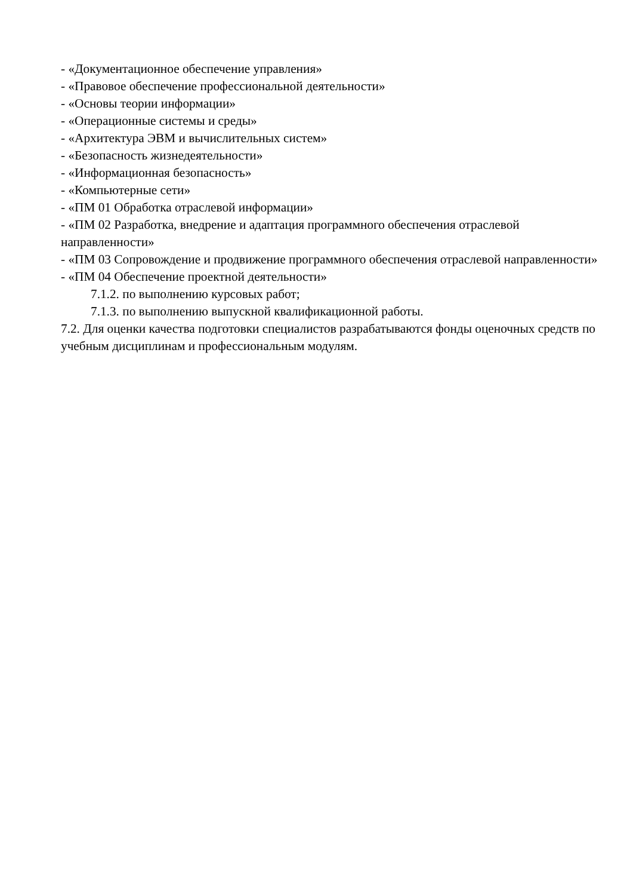- «Документационное обеспечение управления»
- «Правовое обеспечение профессиональной деятельности»
- «Основы теории информации»
- «Операционные системы и среды»
- «Архитектура ЭВМ и вычислительных систем»
- «Безопасность жизнедеятельности»
- «Информационная безопасность»
- «Компьютерные сети»
- «ПМ 01 Обработка отраслевой информации»
- «ПМ 02 Разработка, внедрение и адаптация программного обеспечения отраслевой направленности»
- «ПМ 03 Сопровождение и продвижение программного обеспечения отраслевой направленности»
- «ПМ 04 Обеспечение проектной деятельности»
7.1.2. по выполнению курсовых работ;
7.1.3. по выполнению выпускной квалификационной работы.
7.2. Для оценки качества подготовки специалистов разрабатываются фонды оценочных средств по учебным дисциплинам и профессиональным модулям.